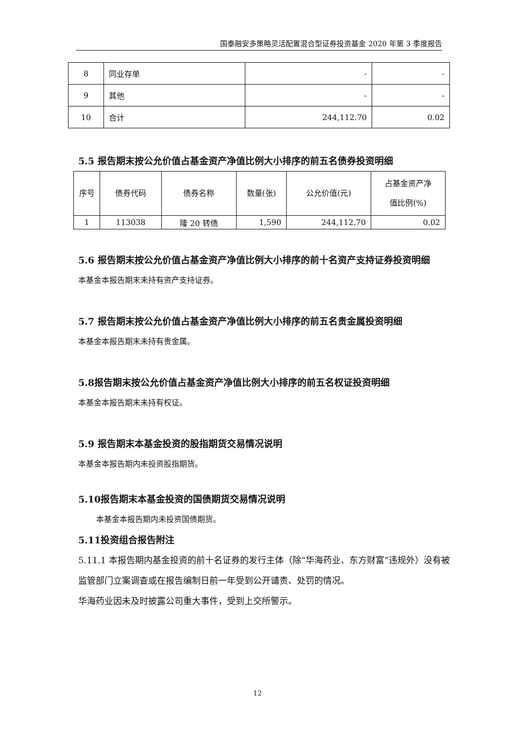国泰融安多策略灵活配置混合型证券投资基金 2020 年第 3 季度报告
| 8 | 同业存单 | - | - |
| 9 | 其他 | - | - |
| 10 | 合计 | 244,112.70 | 0.02 |
5.5 报告期末按公允价值占基金资产净值比例大小排序的前五名债券投资明细
| 序号 | 债券代码 | 债券名称 | 数量(张) | 公允价值(元) | 占基金资产净 值比例(%) |
| --- | --- | --- | --- | --- | --- |
| 1 | 113038 | 隆 20 转债 | 1,590 | 244,112.70 | 0.02 |
5.6 报告期末按公允价值占基金资产净值比例大小排序的前十名资产支持证券投资明细
本基金本报告期末未持有资产支持证券。
5.7 报告期末按公允价值占基金资产净值比例大小排序的前五名贵金属投资明细
本基金本报告期末未持有贵金属。
5.8报告期末按公允价值占基金资产净值比例大小排序的前五名权证投资明细
本基金本报告期末未持有权证。
5.9 报告期末本基金投资的股指期货交易情况说明
本基金本报告期内未投资股指期货。
5.10报告期末本基金投资的国债期货交易情况说明
本基金本报告期内未投资国债期货。
5.11投资组合报告附注
5.11.1 本报告期内基金投资的前十名证券的发行主体（除“华海药业、东方财富”违规外）没有被监管部门立案调查或在报告编制日前一年受到公开谴责、处罚的情况。
华海药业因未及时披露公司重大事件，受到上交所警示。
12